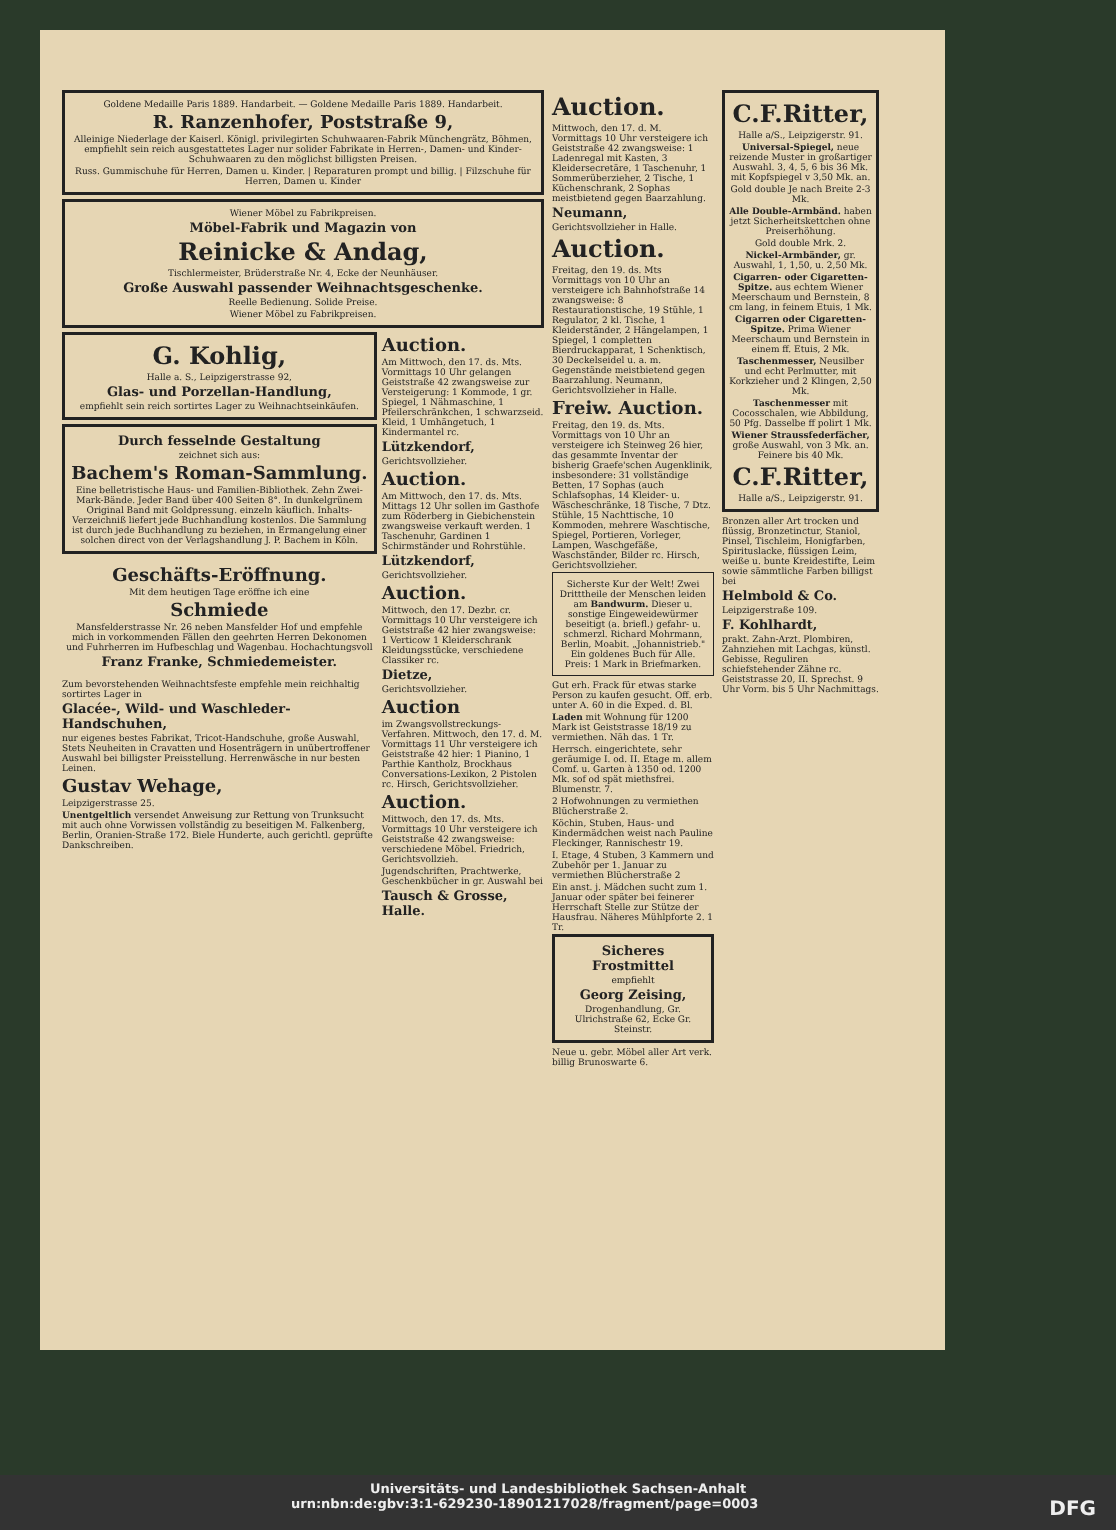Goldene Medaille Paris 1889. Handarbeit. — Goldene Medaille Paris 1889. Handarbeit.
R. Ranzenhofer, Poststraße 9,
Alleinige Niederlage der Kaiserl. Königl. privilegirten Schuhwaaren-Fabrik Münchengrätz, Böhmen, empfiehlt sein reich ausgestattetes Lager nur solider Fabrikate in Herren-, Damen- und Kinder-Schuhwaaren zu den möglichst billigsten Preisen.
Russ. Gummischuhe für Herren, Damen u. Kinder. | Reparaturen prompt und billig. | Filzschuhe für Herren, Damen u. Kinder
Wiener Möbel zu Fabrikpreisen.
Möbel-Fabrik und Magazin von
Reinicke & Andag,
Tischlermeister, Brüderstraße Nr. 4, Ecke der Neunhäuser.
Große Auswahl passender Weihnachtsgeschenke.
Reelle Bedienung. Solide Preise.
Wiener Möbel zu Fabrikpreisen.
G. Kohlig,
Halle a. S., Leipzigerstrasse 92,
Glas- und Porzellan-Handlung,
empfiehlt sein reich sortirtes Lager zu Weihnachtseinkäufen.
Durch fesselnde Gestaltung
zeichnet sich aus:
Bachem's Roman-Sammlung.
Eine belletristische Haus- und Familien-Bibliothek. Zehn Zwei-Mark-Bände. Jeder Band über 400 Seiten 8°. In dunkelgrünem Original Band mit Goldpressung. einzeln käuflich. Inhalts-Verzeichniß liefert jede Buchhandlung kostenlos. Die Sammlung ist durch jede Buchhandlung zu beziehen, in Ermangelung einer solchen direct von der Verlagshandlung J. P. Bachem in Köln.
Geschäfts-Eröffnung.
Mit dem heutigen Tage eröffne ich eine
Schmiede
Mansfelderstrasse Nr. 26 neben Mansfelder Hof und empfehle mich in vorkommenden Fällen den geehrten Herren Dekonomen und Fuhrherren im Hufbeschlag und Wagenbau. Hochachtungsvoll
Franz Franke, Schmiedemeister.
Zum bevorstehenden Weihnachtsfeste empfehle mein reichhaltig sortirtes Lager in
Glacée-, Wild- und Waschleder-Handschuhen,
nur eigenes bestes Fabrikat, Tricot-Handschuhe, große Auswahl, Stets Neuheiten in Cravatten und Hosenträgern in unübertroffener Auswahl bei billigster Preisstellung. Herrenwäsche in nur besten Leinen.
Gustav Wehage,
Leipzigerstrasse 25.
Unentgeltlich versendet Anweisung zur Rettung von Trunksucht mit auch ohne Vorwissen vollständig zu beseitigen M. Falkenberg, Berlin, Oranien-Straße 172. Biele Hunderte, auch gerichtl. geprüfte Dankschreiben.
Auction.
Am Mittwoch, den 17. ds. Mts. Vormittags 10 Uhr gelangen Geiststraße 42 zwangsweise zur Versteigerung: 1 Kommode, 1 gr. Spiegel, 1 Nähmaschine, 1 Pfeilerschränkchen, 1 schwarzseid. Kleid, 1 Umhängetuch, 1 Kindermantel rc.
Lützkendorf,
Gerichtsvollzieher.
Auction.
Am Mittwoch, den 17. ds. Mts. Mittags 12 Uhr sollen im Gasthofe zum Röderberg in Giebichenstein zwangsweise verkauft werden. 1 Taschenuhr, Gardinen 1 Schirmständer und Rohrstühle.
Lützkendorf,
Gerichtsvollzieher.
Auction.
Mittwoch, den 17. Dezbr. cr. Vormittags 10 Uhr versteigere ich Geiststraße 42 hier zwangsweise: 1 Verticow 1 Kleiderschrank Kleidungsstücke, verschiedene Classiker rc.
Dietze,
Gerichtsvollzieher.
Auction
im Zwangsvollstreckungs-Verfahren. Mittwoch, den 17. d. M. Vormittags 11 Uhr versteigere ich Geiststraße 42 hier: 1 Pianino, 1 Parthie Kantholz, Brockhaus Conversations-Lexikon, 2 Pistolen rc. Hirsch, Gerichtsvollzieher.
Auction.
Mittwoch, den 17. ds. Mts. Vormittags 10 Uhr versteigere ich Geiststraße 42 zwangsweise: verschiedene Möbel. Friedrich, Gerichtsvollzieh.
Jugendschriften, Prachtwerke, Geschenkbücher in gr. Auswahl bei
Tausch & Grosse, Halle.
Auction.
Mittwoch, den 17. d. M. Vormittags 10 Uhr versteigere ich Geiststraße 42 zwangsweise: 1 Ladenregal mit Kasten, 3 Kleidersecretäre, 1 Taschenuhr, 1 Sommerüberzieher, 2 Tische, 1 Küchenschrank, 2 Sophas meistbietend gegen Baarzahlung.
Neumann,
Gerichtsvollzieher in Halle.
Auction.
Freitag, den 19. ds. Mts Vormittags von 10 Uhr an versteigere ich Bahnhofstraße 14 zwangsweise: 8 Restaurationstische, 19 Stühle, 1 Regulator, 2 kl. Tische, 1 Kleiderständer, 2 Hängelampen, 1 Spiegel, 1 completten Bierdruckapparat, 1 Schenktisch, 30 Deckelseidel u. a. m. Gegenstände meistbietend gegen Baarzahlung. Neumann, Gerichtsvollzieher in Halle.
Freiw. Auction.
Freitag, den 19. ds. Mts. Vormittags von 10 Uhr an versteigere ich Steinweg 26 hier, das gesammte Inventar der bisherig Graefe'schen Augenklinik, insbesondere: 31 vollständige Betten, 17 Sophas (auch Schlafsophas, 14 Kleider- u. Wäscheschränke, 18 Tische, 7 Dtz. Stühle, 15 Nachttische, 10 Kommoden, mehrere Waschtische, Spiegel, Portieren, Vorleger, Lampen, Waschgefäße, Waschständer, Bilder rc. Hirsch, Gerichtsvollzieher.
Sicherste Kur der Welt! Zwei Dritttheile der Menschen leiden am Bandwurm. Dieser u. sonstige Eingeweidewürmer beseitigt (a. briefl.) gefahr- u. schmerzl. Richard Mohrmann, Berlin, Moabit. „Johannistrieb." Ein goldenes Buch für Alle. Preis: 1 Mark in Briefmarken.
Gut erh. Frack für etwas starke Person zu kaufen gesucht. Off. erb. unter A. 60 in die Exped. d. Bl.
Laden mit Wohnung für 1200 Mark ist Geiststrasse 18/19 zu vermiethen. Näh das. 1 Tr.
Herrsch. eingerichtete, sehr geräumige I. od. II. Etage m. allem Comf. u. Garten à 1350 od. 1200 Mk. sof od spät miethsfrei. Blumenstr. 7.
2 Hofwohnungen zu vermiethen Blücherstraße 2.
Köchin, Stuben, Haus- und Kindermädchen weist nach Pauline Fleckinger, Rannischestr 19.
I. Etage, 4 Stuben, 3 Kammern und Zubehör per 1. Januar zu vermiethen Blücherstraße 2
Ein anst. j. Mädchen sucht zum 1. Januar oder später bei feinerer Herrschaft Stelle zur Stütze der Hausfrau. Näheres Mühlpforte 2. 1 Tr.
Sicheres Frostmittel
empfiehlt
Georg Zeising,
Drogenhandlung, Gr. Ulrichstraße 62, Ecke Gr. Steinstr.
Neue u. gebr. Möbel aller Art verk. billig Brunoswarte 6.
C.F.Ritter,
Halle a/S., Leipzigerstr. 91.
Universal-Spiegel, neue reizende Muster in großartiger Auswahl. 3, 4, 5, 6 bis 36 Mk. mit Kopfspiegel v 3,50 Mk. an.
Gold double Je nach Breite 2-3 Mk.
Alle Double-Armbänd. haben jetzt Sicherheitskettchen ohne Preiserhöhung.
Gold double Mrk. 2.
Nickel-Armbänder, gr. Auswahl, 1, 1,50, u. 2,50 Mk.
Cigarren- oder Cigaretten-Spitze. aus echtem Wiener Meerschaum und Bernstein, 8 cm lang, in feinem Etuis, 1 Mk.
Cigarren oder Cigaretten-Spitze. Prima Wiener Meerschaum und Bernstein in einem ff. Etuis, 2 Mk.
Taschenmesser, Neusilber und echt Perlmutter, mit Korkzieher und 2 Klingen, 2,50 Mk.
Taschenmesser mit Cocosschalen, wie Abbildung, 50 Pfg. Dasselbe ff polirt 1 Mk.
Wiener Straussfederfächer, große Auswahl, von 3 Mk. an. Feinere bis 40 Mk.
C.F.Ritter,
Halle a/S., Leipzigerstr. 91.
Bronzen aller Art trocken und flüssig, Bronzetinctur, Staniol, Pinsel, Tischleim, Honigfarben, Spirituslacke, flüssigen Leim, weiße u. bunte Kreidestifte, Leim sowie sämmtliche Farben billigst bei
Helmbold & Co.
Leipzigerstraße 109.
F. Kohlhardt,
prakt. Zahn-Arzt. Plombiren, Zahnziehen mit Lachgas, künstl. Gebisse, Reguliren schiefstehender Zähne rc. Geiststrasse 20, II. Sprechst. 9 Uhr Vorm. bis 5 Uhr Nachmittags.
Universitäts- und Landesbibliothek Sachsen-Anhalt
urn:nbn:de:gbv:3:1-629230-18901217028/fragment/page=0003 DFG